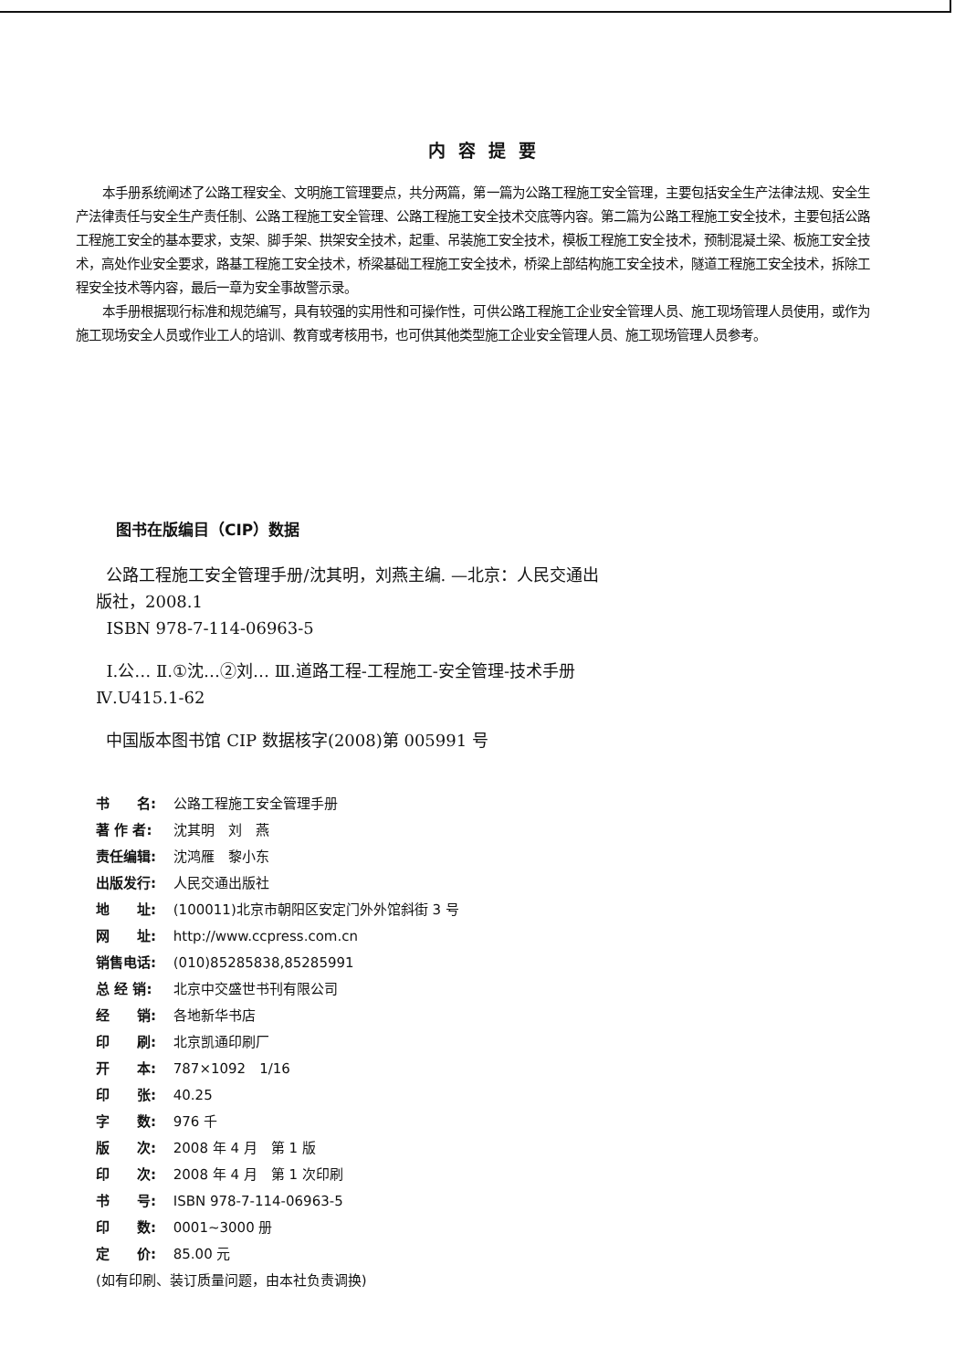内容提要
本手册系统阐述了公路工程安全、文明施工管理要点，共分两篇，第一篇为公路工程施工安全管理，主要包括安全生产法律法规、安全生产法律责任与安全生产责任制、公路工程施工安全管理、公路工程施工安全技术交底等内容。第二篇为公路工程施工安全技术，主要包括公路工程施工安全的基本要求，支架、脚手架、拱架安全技术，起重、吊装施工安全技术，模板工程施工安全技术，预制混凝土梁、板施工安全技术，高处作业安全要求，路基工程施工安全技术，桥梁基础工程施工安全技术，桥梁上部结构施工安全技术，隧道工程施工安全技术，拆除工程安全技术等内容，最后一章为安全事故警示录。
本手册根据现行标准和规范编写，具有较强的实用性和可操作性，可供公路工程施工企业安全管理人员、施工现场管理人员使用，或作为施工现场安全人员或作业工人的培训、教育或考核用书，也可供其他类型施工企业安全管理人员、施工现场管理人员参考。
图书在版编目（CIP）数据
公路工程施工安全管理手册/沈其明，刘燕主编. —北京：人民交通出版社，2008.1
ISBN 978-7-114-06963-5
Ⅰ.公… Ⅱ.①沈…②刘… Ⅲ.道路工程-工程施工-安全管理-技术手册 Ⅳ.U415.1-62
中国版本图书馆 CIP 数据核字(2008)第 005991 号
书　　名: 公路工程施工安全管理手册
著 作 者: 沈其明　刘　燕
责任编辑: 沈鸿雁　黎小东
出版发行: 人民交通出版社
地　　址: (100011)北京市朝阳区安定门外外馆斜街 3 号
网　　址: http://www.ccpress.com.cn
销售电话: (010)85285838,85285991
总 经 销: 北京中交盛世书刊有限公司
经　　销: 各地新华书店
印　　刷: 北京凯通印刷厂
开　　本: 787×1092　1/16
印　　张: 40.25
字　　数: 976 千
版　　次: 2008 年 4 月　第 1 版
印　　次: 2008 年 4 月　第 1 次印刷
书　　号: ISBN 978-7-114-06963-5
印　　数: 0001~3000 册
定　　价: 85.00 元
(如有印刷、装订质量问题，由本社负责调换)